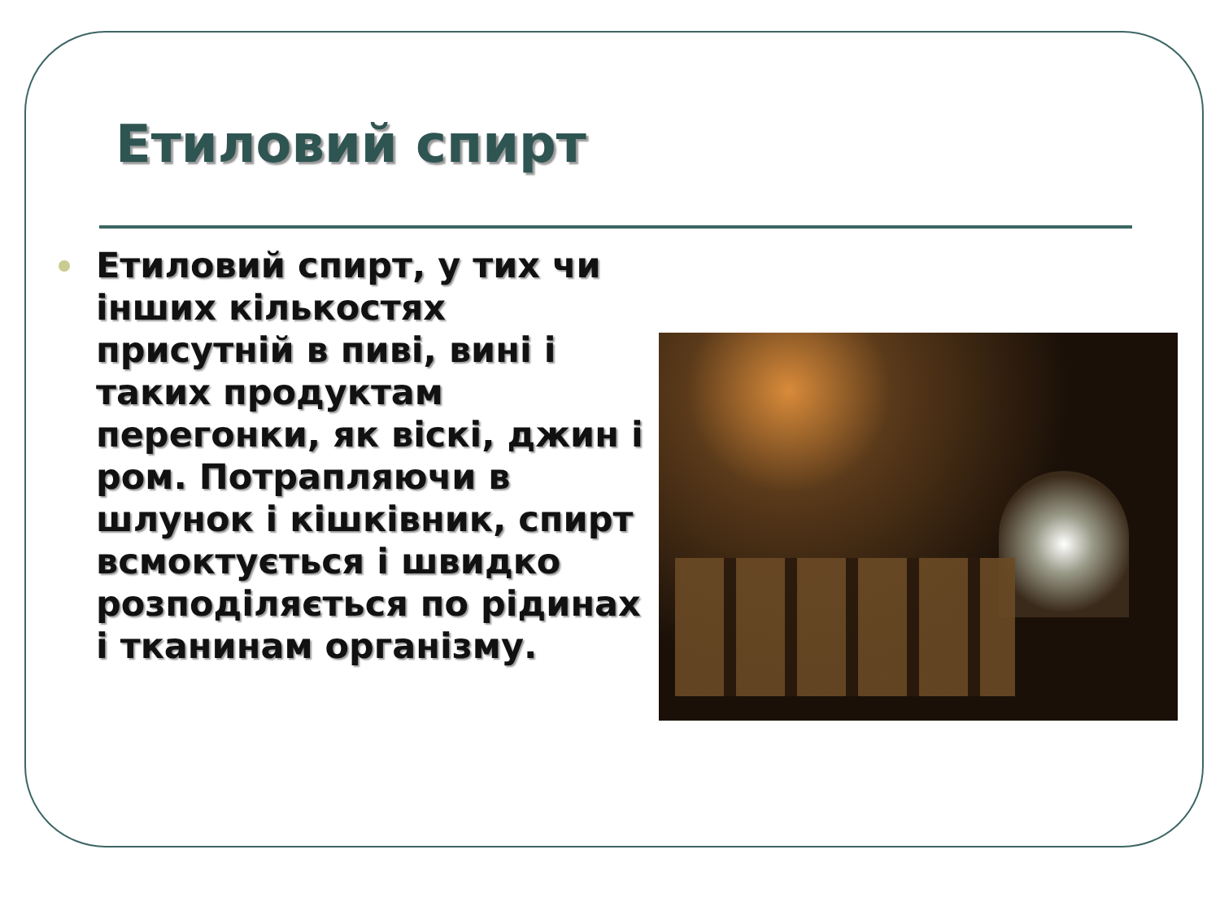Етиловий спирт
Етиловий спирт, у тих чи інших кількостях присутній в пиві, вині і таких продуктам перегонки, як віскі, джин і ром. Потрапляючи в шлунок і кішківник, спирт всмоктується і швидко розподіляється по рідинах і тканинам організму.